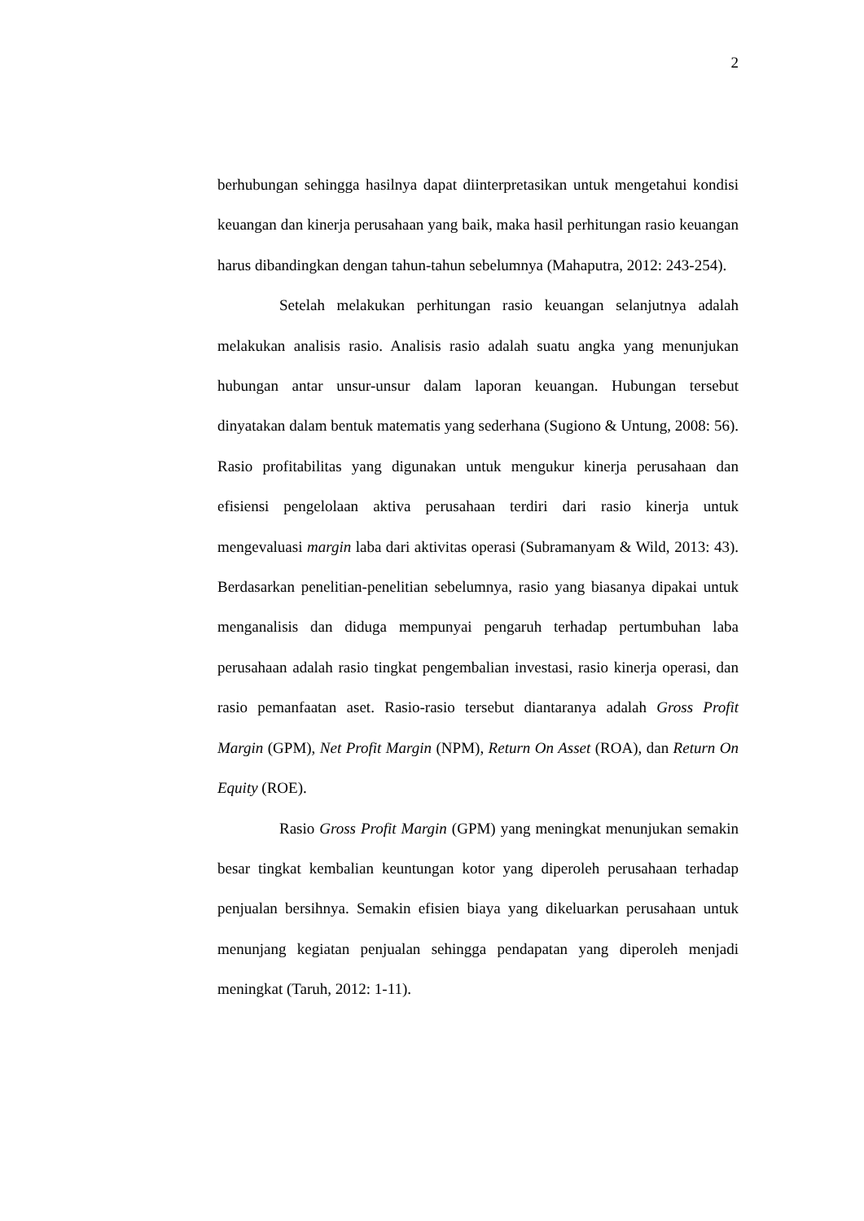2
berhubungan sehingga hasilnya dapat diinterpretasikan untuk mengetahui kondisi keuangan dan kinerja perusahaan yang baik, maka hasil perhitungan rasio keuangan harus dibandingkan dengan tahun-tahun sebelumnya (Mahaputra, 2012: 243-254).
Setelah melakukan perhitungan rasio keuangan selanjutnya adalah melakukan analisis rasio. Analisis rasio adalah suatu angka yang menunjukan hubungan antar unsur-unsur dalam laporan keuangan. Hubungan tersebut dinyatakan dalam bentuk matematis yang sederhana (Sugiono & Untung, 2008: 56). Rasio profitabilitas yang digunakan untuk mengukur kinerja perusahaan dan efisiensi pengelolaan aktiva perusahaan terdiri dari rasio kinerja untuk mengevaluasi margin laba dari aktivitas operasi (Subramanyam & Wild, 2013: 43). Berdasarkan penelitian-penelitian sebelumnya, rasio yang biasanya dipakai untuk menganalisis dan diduga mempunyai pengaruh terhadap pertumbuhan laba perusahaan adalah rasio tingkat pengembalian investasi, rasio kinerja operasi, dan rasio pemanfaatan aset. Rasio-rasio tersebut diantaranya adalah Gross Profit Margin (GPM), Net Profit Margin (NPM), Return On Asset (ROA), dan Return On Equity (ROE).
Rasio Gross Profit Margin (GPM) yang meningkat menunjukan semakin besar tingkat kembalian keuntungan kotor yang diperoleh perusahaan terhadap penjualan bersihnya. Semakin efisien biaya yang dikeluarkan perusahaan untuk menunjang kegiatan penjualan sehingga pendapatan yang diperoleh menjadi meningkat (Taruh, 2012: 1-11).